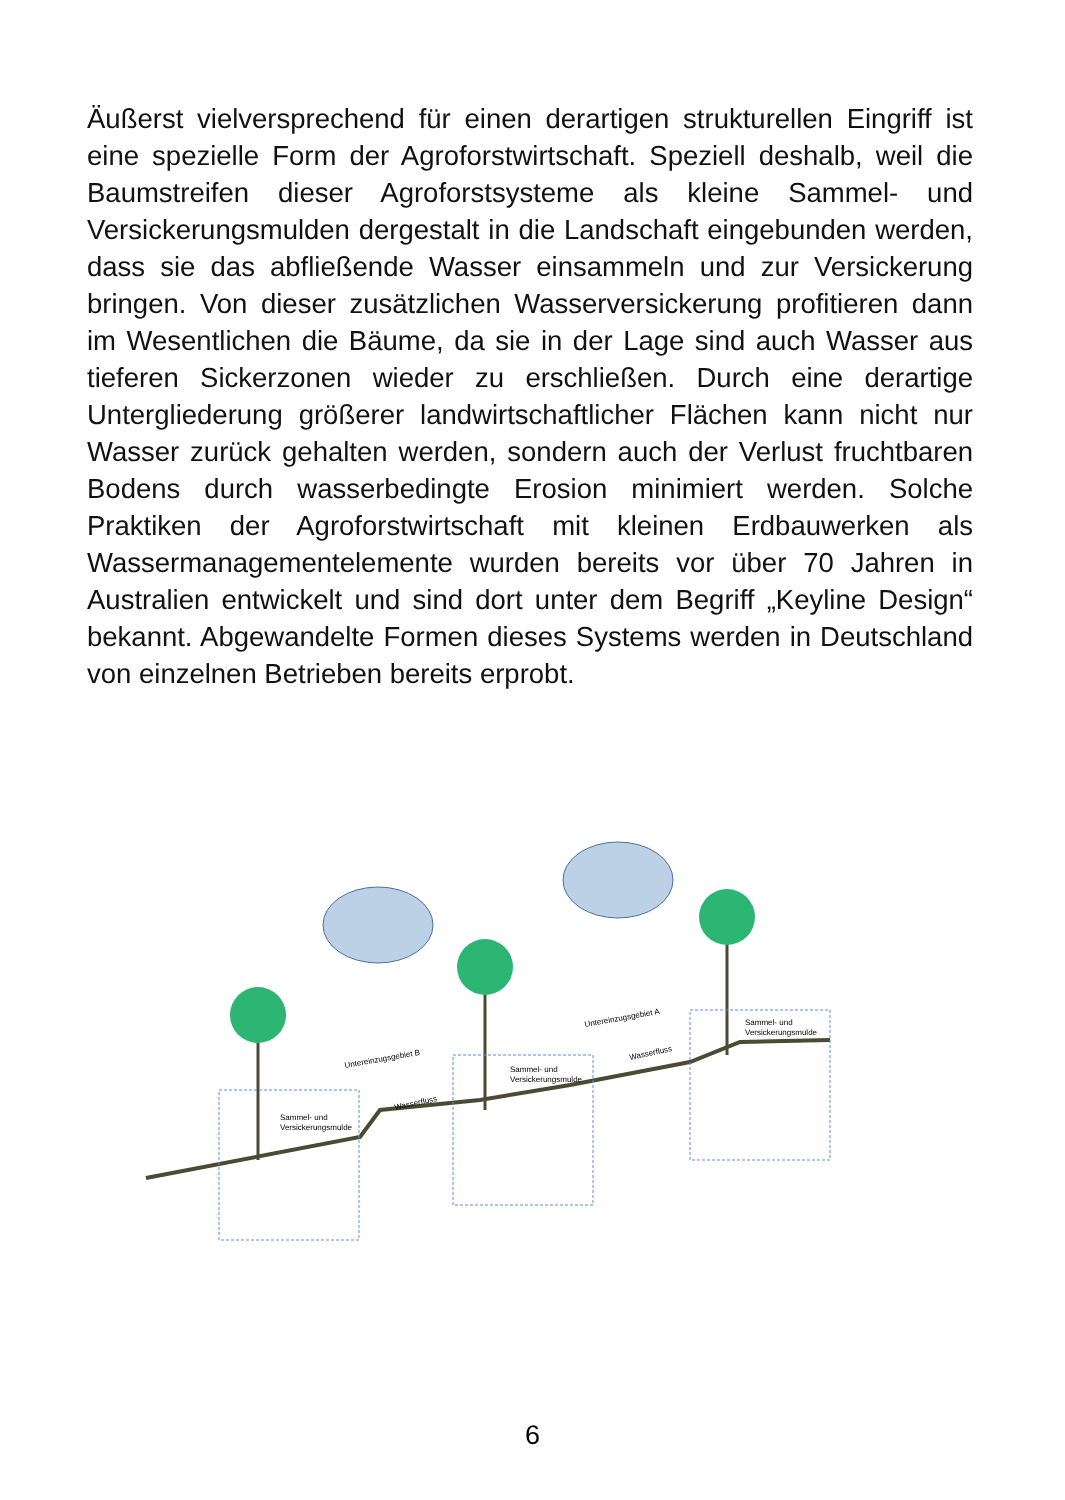Äußerst vielversprechend für einen derartigen strukturellen Eingriff ist eine spezielle Form der Agroforstwirtschaft. Speziell deshalb, weil die Baumstreifen dieser Agroforstsysteme als kleine Sammel- und Versickerungsmulden dergestalt in die Landschaft eingebunden werden, dass sie das abfließende Wasser einsammeln und zur Versickerung bringen. Von dieser zusätzlichen Wasserversickerung profitieren dann im Wesentlichen die Bäume, da sie in der Lage sind auch Wasser aus tieferen Sickerzonen wieder zu erschließen. Durch eine derartige Untergliederung größerer landwirtschaftlicher Flächen kann nicht nur Wasser zurück gehalten werden, sondern auch der Verlust fruchtbaren Bodens durch wasserbedingte Erosion minimiert werden. Solche Praktiken der Agroforstwirtschaft mit kleinen Erdbauwerken als Wassermanagementelemente wurden bereits vor über 70 Jahren in Australien entwickelt und sind dort unter dem Begriff „Keyline Design“ bekannt. Abgewandelte Formen dieses Systems werden in Deutschland von einzelnen Betrieben bereits erprobt.
Sammel- und
Versickerungsmulde
Sammel- und
Versickerungsmulde
Sammel- und
Versickerungsmulde
Untereinzugsgebiet B
Untereinzugsgebiet A
Wasserfluss
Wasserfluss
6